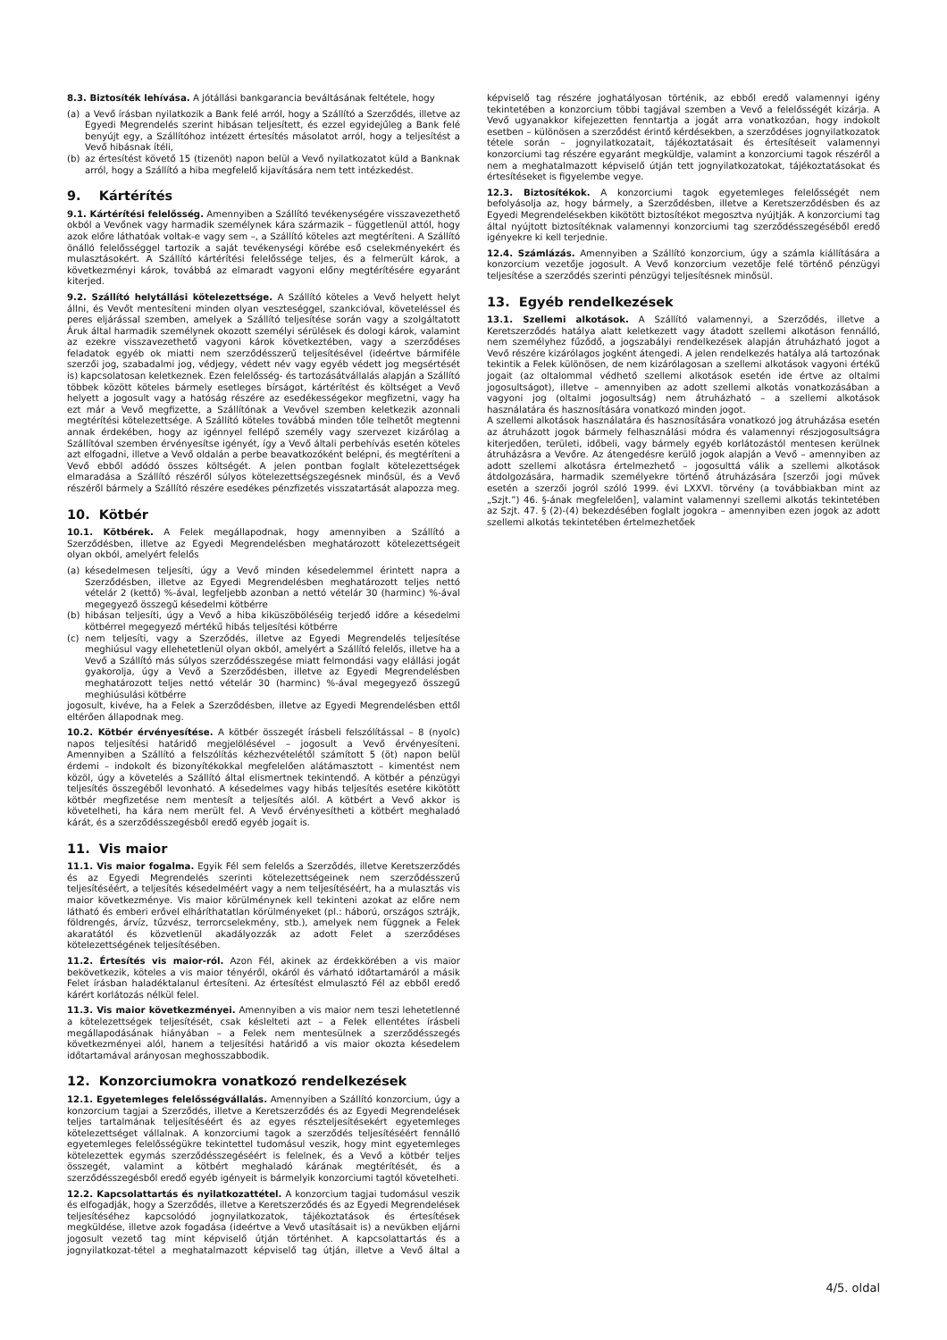8.3. Biztosíték lehívása. A jótállási bankgarancia beváltásának feltétele, hogy
(a) a Vevő írásban nyilatkozik a Bank felé arról, hogy a Szállító a Szerződés, illetve az Egyedi Megrendelés szerint hibásan teljesített, és ezzel egyidejűleg a Bank felé benyújt egy, a Szállítóhoz intézett értesítés másolatot arról, hogy a teljesítést a Vevő hibásnak ítéli,
(b) az értesítést követő 15 (tizenöt) napon belül a Vevő nyilatkozatot küld a Banknak arról, hogy a Szállító a hiba megfelelő kijavítására nem tett intézkedést.
9. Kártérítés
9.1. Kártérítési felelősség. Amennyiben a Szállító tevékenységére visszavezethető okból a Vevőnek vagy harmadik személynek kára származik – függetlenül attól, hogy azok előre láthatóak voltak-e vagy sem –, a Szállító köteles azt megtéríteni. A Szállító önálló felelősséggel tartozik a saját tevékenységi körébe eső cselekményekért és mulasztásokért. A Szállító kártérítési felelőssége teljes, és a felmerült károk, a következményi károk, továbbá az elmaradt vagyoni előny megtérítésére egyaránt kiterjed.
9.2. Szállító helytállási kötelezettsége. A Szállító köteles a Vevő helyett helyt állni, és Vevőt mentesíteni minden olyan veszteséggel, szankcióval, követeléssel és peres eljárással szemben, amelyek a Szállító teljesítése során vagy a szolgáltatott Áruk által harmadik személynek okozott személyi sérülések és dologi károk, valamint az ezekre visszavezethető vagyoni károk következtében, vagy a szerződéses feladatok egyéb ok miatti nem szerződésszerű teljesítésével (ideértve bármiféle szerzői jog, szabadalmi jog, védjegy, védett név vagy egyéb védett jog megsértését is) kapcsolatosan keletkeznek. Ezen felelősség- és tartozásátvállalás alapján a Szállító többek között köteles bármely esetleges bírságot, kártérítést és költséget a Vevő helyett a jogosult vagy a hatóság részére az esedékességekor megfizetni, vagy ha ezt már a Vevő megfizette, a Szállítónak a Vevővel szemben keletkezik azonnali megtérítési kötelezettsége. A Szállító köteles továbbá minden tőle telhetőt megtenni annak érdekében, hogy az igénnyel fellépő személy vagy szervezet kizárólag a Szállítóval szemben érvényesítse igényét, így a Vevő általi perbehívás esetén köteles azt elfogadni, illetve a Vevő oldalán a perbe beavatkozóként belépni, és megtéríteni a Vevő ebből adódó összes költségét. A jelen pontban foglalt kötelezettségek elmaradása a Szállító részéről súlyos kötelezettségszegésnek minősül, és a Vevő részéről bármely a Szállító részére esedékes pénzfizetés visszatartását alapozza meg.
10. Kötbér
10.1. Kötbérek. A Felek megállapodnak, hogy amennyiben a Szállító a Szerződésben, illetve az Egyedi Megrendelésben meghatározott kötelezettségeit olyan okból, amelyért felelős
(a) késedelmesen teljesíti, úgy a Vevő minden késedelemmel érintett napra a Szerződésben, illetve az Egyedi Megrendelésben meghatározott teljes nettó vételár 2 (kettő) %-ával, legfeljebb azonban a nettó vételár 30 (harminc) %-ával megegyező összegű késedelmi kötbérre
(b) hibásan teljesíti, úgy a Vevő a hiba kiküszöböléséig terjedő időre a késedelmi kötbérrel megegyező mértékű hibás teljesítési kötbérre
(c) nem teljesíti, vagy a Szerződés, illetve az Egyedi Megrendelés teljesítése meghiúsul vagy ellehetetlenül olyan okból, amelyért a Szállító felelős, illetve ha a Vevő a Szállító más súlyos szerződésszegése miatt felmondási vagy elállási jogát gyakorolja, úgy a Vevő a Szerződésben, illetve az Egyedi Megrendelésben meghatározott teljes nettó vételár 30 (harminc) %-ával megegyező összegű meghiúsulási kötbérre
jogosult, kivéve, ha a Felek a Szerződésben, illetve az Egyedi Megrendelésben ettől eltérően állapodnak meg.
10.2. Kötbér érvényesítése. A kötbér összegét írásbeli felszólítással – 8 (nyolc) napos teljesítési határidő megjelölésével – jogosult a Vevő érvényesíteni. Amennyiben a Szállító a felszólítás kézhezvételétől számított 5 (öt) napon belül érdemi – indokolt és bizonyítékokkal megfelelően alátámasztott – kimentést nem közöl, úgy a követelés a Szállító által elismertnek tekintendő. A kötbér a pénzügyi teljesítés összegéből levonható. A késedelmes vagy hibás teljesítés esetére kikötött kötbér megfizetése nem mentesít a teljesítés alól. A kötbért a Vevő akkor is követelheti, ha kára nem merült fel. A Vevő érvényesítheti a kötbért meghaladó kárát, és a szerződésszegésből eredő egyéb jogait is.
11. Vis maior
11.1. Vis maior fogalma. Egyik Fél sem felelős a Szerződés, illetve Keretszerződés és az Egyedi Megrendelés szerinti kötelezettségeinek nem szerződésszerű teljesítéséért, a teljesítés késedelméért vagy a nem teljesítéséért, ha a mulasztás vis maior következménye. Vis maior körülménynek kell tekinteni azokat az előre nem látható és emberi erővel elháríthatatlan körülményeket (pl.: háború, országos sztrájk, földrengés, árvíz, tűzvész, terrorcselekmény, stb.), amelyek nem függnek a Felek akaratától és közvetlenül akadályozzák az adott Felet a szerződéses kötelezettségének teljesítésében.
11.2. Értesítés vis maior-ról. Azon Fél, akinek az érdekkörében a vis maior bekövetkezik, köteles a vis maior tényéről, okáról és várható időtartamáról a másik Felet írásban haladéktalanul értesíteni. Az értesítést elmulasztó Fél az ebből eredő kárért korlátozás nélkül felel.
11.3. Vis maior következményei. Amennyiben a vis maior nem teszi lehetetlenné a kötelezettségek teljesítését, csak késlelteti azt – a Felek ellentétes írásbeli megállapodásának hiányában – a Felek nem mentesülnek a szerződésszegés következményei alól, hanem a teljesítési határidő a vis maior okozta késedelem időtartamával arányosan meghosszabbodik.
12. Konzorciumokra vonatkozó rendelkezések
12.1. Egyetemleges felelősségvállalás. Amennyiben a Szállító konzorcium, úgy a konzorcium tagjai a Szerződés, illetve a Keretszerződés és az Egyedi Megrendelések teljes tartalmának teljesítéséért és az egyes részteljesítésekért egyetemleges kötelezettséget vállalnak. A konzorciumi tagok a szerződés teljesítéséért fennálló egyetemleges felelősségükre tekintettel tudomásul veszik, hogy mint egyetemleges kötelezettek egymás szerződésszegéséért is felelnek, és a Vevő a kötbér teljes összegét, valamint a kötbért meghaladó kárának megtérítését, és a szerződésszegésből eredő egyéb igényeit is bármelyik konzorciumi tagtól követelheti.
12.2. Kapcsolattartás és nyilatkozattétel. A konzorcium tagjai tudomásul veszik és elfogadják, hogy a Szerződés, illetve a Keretszerződés és az Egyedi Megrendelések teljesítéséhez kapcsolódó jognyilatkozatok, tájékoztatások és értesítések megküldése, illetve azok fogadása (ideértve a Vevő utasításait is) a nevükben eljárni jogosult vezető tag mint képviselő útján történhet. A kapcsolattartás és a jognyilatkozat-tétel a meghatalmazott képviselő tag útján, illetve a Vevő által a képviselő tag részére joghatályosan történik, az ebből eredő valamennyi igény tekintetében a konzorcium többi tagjával szemben a Vevő a felelősségét kizárja. A Vevő ugyanakkor kifejezetten fenntartja a jogát arra vonatkozóan, hogy indokolt esetben – különösen a szerződést érintő kérdésekben, a szerződéses jognyilatkozatok tétele során – jognyilatkozatait, tájékoztatásait és értesítéseit valamennyi konzorciumi tag részére egyaránt megküldje, valamint a konzorciumi tagok részéről a nem a meghatalmazott képviselő útján tett jognyilatkozatokat, tájékoztatásokat és értesítéseket is figyelembe vegye.
12.3. Biztosítékok. A konzorciumi tagok egyetemleges felelősségét nem befolyásolja az, hogy bármely, a Szerződésben, illetve a Keretszerződésben és az Egyedi Megrendelésekben kikötött biztosítékot megosztva nyújtják. A konzorciumi tag által nyújtott biztosítéknak valamennyi konzorciumi tag szerződésszegéséből eredő igényekre ki kell terjednie.
12.4. Számlázás. Amennyiben a Szállító konzorcium, úgy a számla kiállítására a konzorcium vezetője jogosult. A Vevő konzorcium vezetője felé történő pénzügyi teljesítése a szerződés szerinti pénzügyi teljesítésnek minősül.
13. Egyéb rendelkezések
13.1. Szellemi alkotások. A Szállító valamennyi, a Szerződés, illetve a Keretszerződés hatálya alatt keletkezett vagy átadott szellemi alkotáson fennálló, nem személyhez fűződő, a jogszabályi rendelkezések alapján átruházható jogot a Vevő részére kizárólagos jogként átengedi. A jelen rendelkezés hatálya alá tartozónak tekintik a Felek különösen, de nem kizárólagosan a szellemi alkotások vagyoni értékű jogait (az oltalommal védhető szellemi alkotások esetén ide értve az oltalmi jogosultságot), illetve – amennyiben az adott szellemi alkotás vonatkozásában a vagyoni jog (oltalmi jogosultság) nem átruházható – a szellemi alkotások használatára és hasznosítására vonatkozó minden jogot.
A szellemi alkotások használatára és hasznosítására vonatkozó jog átruházása esetén az átruházott jogok bármely felhasználási módra és valamennyi részjogosultságra kiterjedően, területi, időbeli, vagy bármely egyéb korlátozástól mentesen kerülnek átruházásra a Vevőre. Az átengedésre kerülő jogok alapján a Vevő – amennyiben az adott szellemi alkotásra értelmezhető – jogosulttá válik a szellemi alkotások átdolgozására, harmadik személyekre történő átruházására [szerzői jogi művek esetén a szerzői jogról szóló 1999. évi LXXVI. törvény (a továbbiakban mint az „Szjt.”) 46. §-ának megfelelően], valamint valamennyi szellemi alkotás tekintetében az Szjt. 47. § (2)-(4) bekezdésében foglalt jogokra – amennyiben ezen jogok az adott szellemi alkotás tekintetében értelmezhetőek
4/5. oldal